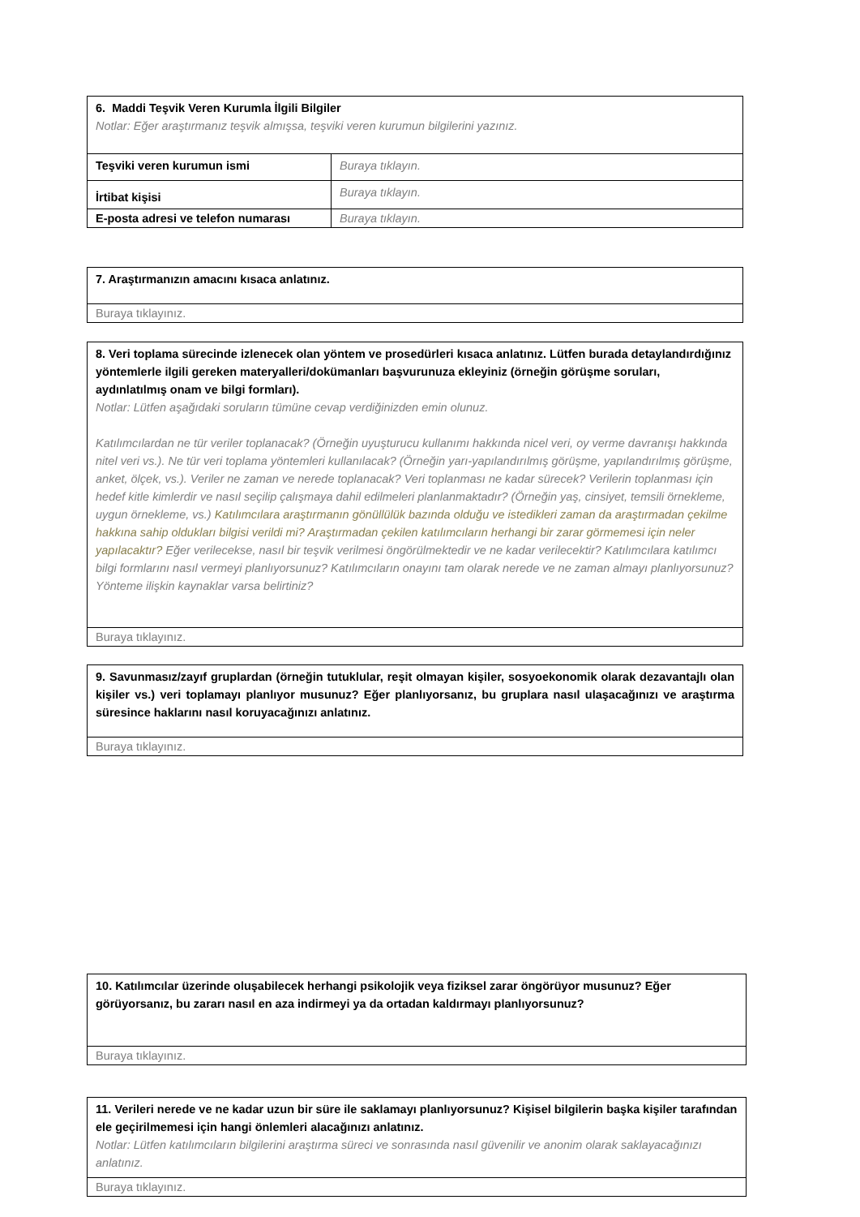| 6. Maddi Teşvik Veren Kurumla İlgili Bilgiler Notlar: Eğer araştırmanız teşvik almışsa, teşviki veren kurumun bilgilerini yazınız. | |
| Teşviki veren kurumun ismi | Buraya tıklayın. |
| İrtibat kişisi | Buraya tıklayın. |
| E-posta adresi ve telefon numarası | Buraya tıklayın. |
| 7. Araştırmanızın amacını kısaca anlatınız. |
| Buraya tıklayınız. |
| 8. Veri toplama sürecinde izlenecek olan yöntem ve prosedürleri kısaca anlatınız. Lütfen burada detaylandırdığınız yöntemlerle ilgili gereken materyalleri/dokümanları başvurunuza ekleyiniz (örneğin görüşme soruları, aydınlatılmış onam ve bilgi formları). Notlar: Lütfen aşağıdaki soruların tümüne cevap verdiğinizden emin olunuz. Katılımcılardan ne tür veriler toplanacak? (Örneğin uyuşturucu kullanımı hakkında nicel veri, oy verme davranışı hakkında nitel veri vs.). Ne tür veri toplama yöntemleri kullanılacak? (Örneğin yarı-yapılandırılmış görüşme, yapılandırılmış görüşme, anket, ölçek, vs.). Veriler ne zaman ve nerede toplanacak? Veri toplanması ne kadar sürecek? Verilerin toplanması için hedef kitle kimlerdir ve nasıl seçilip çalışmaya dahil edilmeleri planlanmaktadır? (Örneğin yaş, cinsiyet, temsili örnekleme, uygun örnekleme, vs.) Katılımcılara araştırmanın gönüllülük bazında olduğu ve istedikleri zaman da araştırmadan çekilme hakkına sahip oldukları bilgisi verildi mi? Araştırmadan çekilen katılımcıların herhangi bir zarar görmemesi için neler yapılacaktır? Eğer verilecekse, nasıl bir teşvik verilmesi öngörülmektedir ve ne kadar verilecektir? Katılımcılara katılımcı bilgi formlarını nasıl vermeyi planlıyorsunuz? Katılımcıların onayını tam olarak nerede ve ne zaman almayı planlıyorsunuz? Yönteme ilişkin kaynaklar varsa belirtiniz? |
| Buraya tıklayınız. |
| 9. Savunmasız/zayıf gruplardan (örneğin tutuklular, reşit olmayan kişiler, sosyoekonomik olarak dezavantajlı olan kişiler vs.) veri toplamayı planlıyor musunuz? Eğer planlıyorsanız, bu gruplara nasıl ulaşacağınızı ve araştırma süresince haklarını nasıl koruyacağınızı anlatınız. |
| Buraya tıklayınız. |
| 10. Katılımcılar üzerinde oluşabilecek herhangi psikolojik veya fiziksel zarar öngörüyor musunuz? Eğer görüyorsanız, bu zararı nasıl en aza indirmeyi ya da ortadan kaldırmayı planlıyorsunuz? |
| Buraya tıklayınız. |
| 11. Verileri nerede ve ne kadar uzun bir süre ile saklamayı planlıyorsunuz? Kişisel bilgilerin başka kişiler tarafından ele geçirilmemesi için hangi önlemleri alacağınızı anlatınız. Notlar: Lütfen katılımcıların bilgilerini araştırma süreci ve sonrasında nasıl güvenilir ve anonim olarak saklayacağınızı anlatınız. |
| Buraya tıklayınız. |